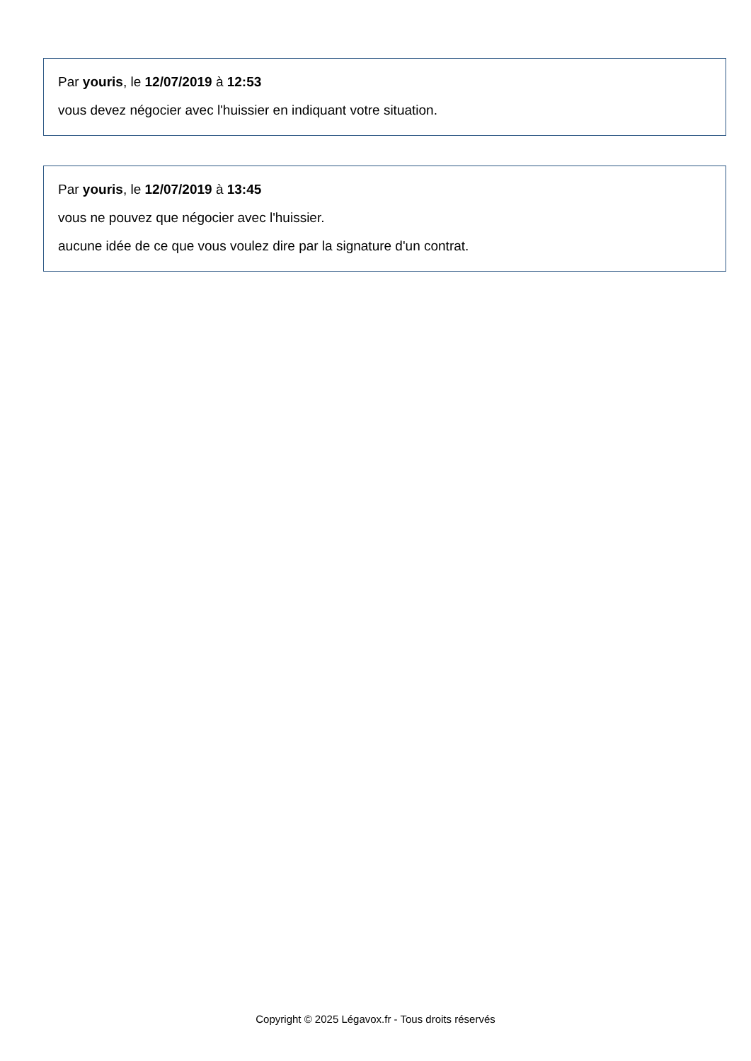Par youris, le 12/07/2019 à 12:53
vous devez négocier avec l'huissier en indiquant votre situation.
Par youris, le 12/07/2019 à 13:45
vous ne pouvez que négocier avec l'huissier.
aucune idée de ce que vous voulez dire par la signature d'un contrat.
Copyright © 2025 Légavox.fr - Tous droits réservés